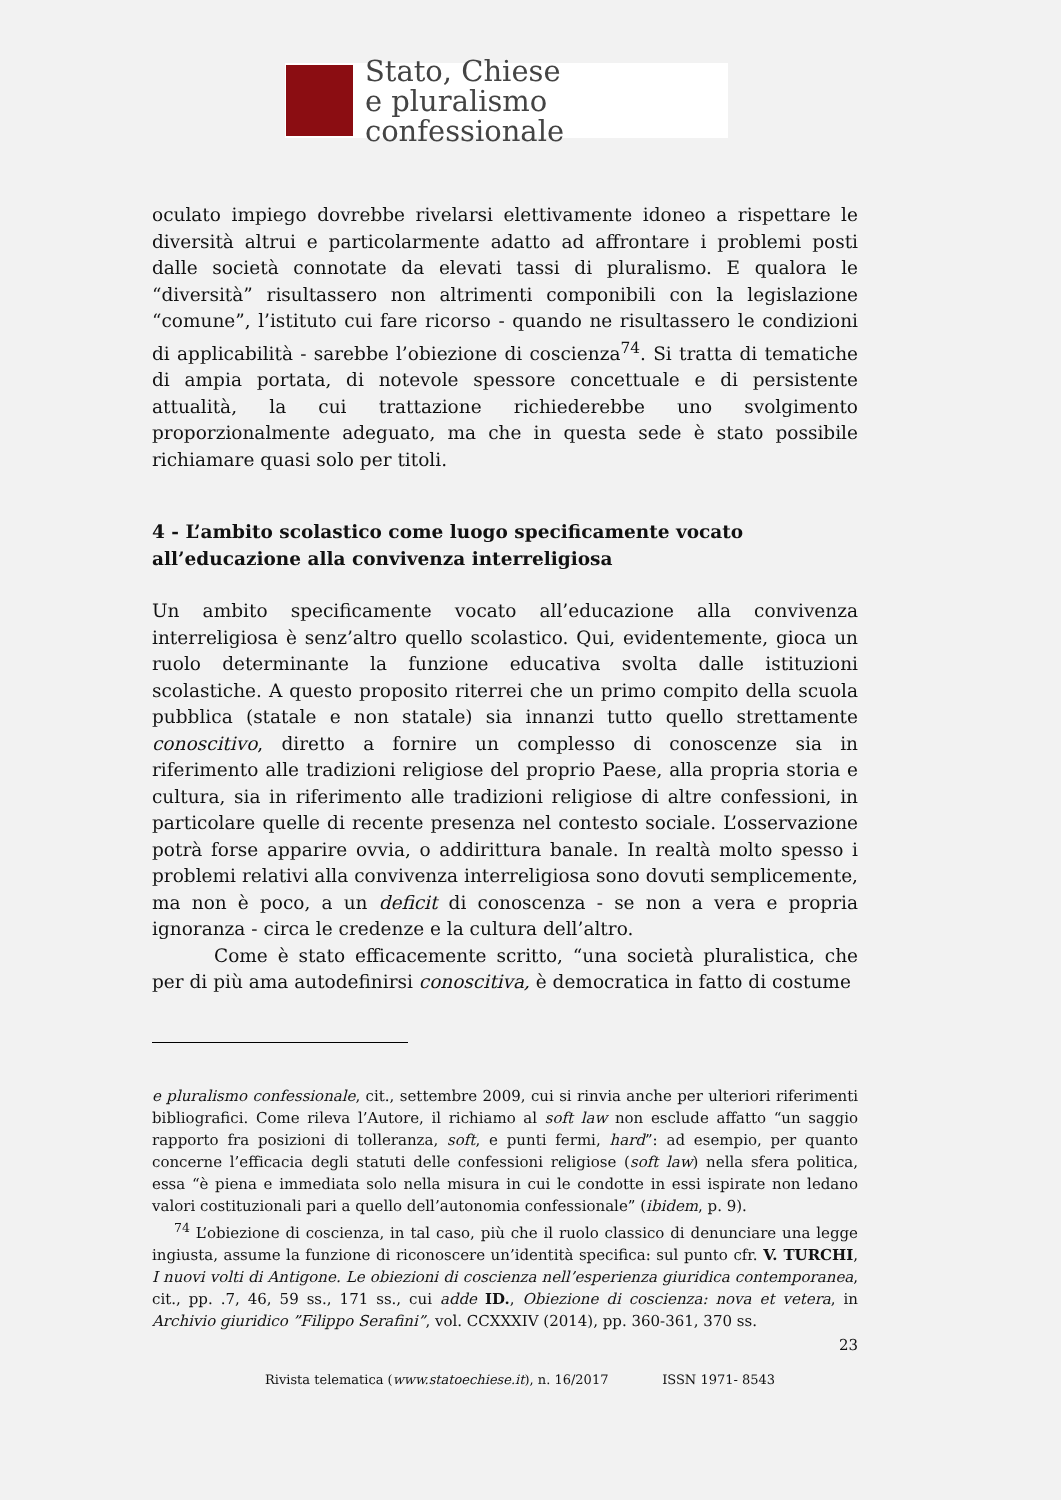Stato, Chiese
e pluralismo confessionale
oculato impiego dovrebbe rivelarsi elettivamente idoneo a rispettare le diversità altrui e particolarmente adatto ad affrontare i problemi posti dalle società connotate da elevati tassi di pluralismo. E qualora le “diversità” risultassero non altrimenti componibili con la legislazione “comune”, l’istituto cui fare ricorso - quando ne risultassero le condizioni di applicabilità - sarebbe l’obiezione di coscienza<sup>74</sup>. Si tratta di tematiche di ampia portata, di notevole spessore concettuale e di persistente attualità, la cui trattazione richiederebbe uno svolgimento proporzionalmente adeguato, ma che in questa sede è stato possibile richiamare quasi solo per titoli.
4 - L’ambito scolastico come luogo specificamente vocato all’educazione alla convivenza interreligiosa
Un ambito specificamente vocato all’educazione alla convivenza interreligiosa è senz’altro quello scolastico. Qui, evidentemente, gioca un ruolo determinante la funzione educativa svolta dalle istituzioni scolastiche. A questo proposito riterrei che un primo compito della scuola pubblica (statale e non statale) sia innanzi tutto quello strettamente conoscitivo, diretto a fornire un complesso di conoscenze sia in riferimento alle tradizioni religiose del proprio Paese, alla propria storia e cultura, sia in riferimento alle tradizioni religiose di altre confessioni, in particolare quelle di recente presenza nel contesto sociale. L’osservazione potrà forse apparire ovvia, o addirittura banale. In realtà molto spesso i problemi relativi alla convivenza interreligiosa sono dovuti semplicemente, ma non è poco, a un deficit di conoscenza - se non a vera e propria ignoranza - circa le credenze e la cultura dell’altro.
Come è stato efficacemente scritto, “una società pluralistica, che per di più ama autodefinirsi conoscitiva, è democratica in fatto di costume
e pluralismo confessionale, cit., settembre 2009, cui si rinvia anche per ulteriori riferimenti bibliografici. Come rileva l’Autore, il richiamo al soft law non esclude affatto “un saggio rapporto fra posizioni di tolleranza, soft, e punti fermi, hard”: ad esempio, per quanto concerne l’efficacia degli statuti delle confessioni religiose (soft law) nella sfera politica, essa “è piena e immediata solo nella misura in cui le condotte in essi ispirate non ledano valori costituzionali pari a quello dell’autonomia confessionale” (ibidem, p. 9).
<sup>74</sup> L’obiezione di coscienza, in tal caso, più che il ruolo classico di denunciare una legge ingiusta, assume la funzione di riconoscere un’identità specifica: sul punto cfr. V. TURCHI, I nuovi volti di Antigone. Le obiezioni di coscienza nell’esperienza giuridica contemporanea, cit., pp. .7, 46, 59 ss., 171 ss., cui adde ID., Obiezione di coscienza: nova et vetera, in Archivio giuridico ”Filippo Serafini”, vol. CCXXXIV (2014), pp. 360-361, 370 ss.
23
Rivista telematica (www.statoechiese.it), n. 16/2017 ISSN 1971- 8543